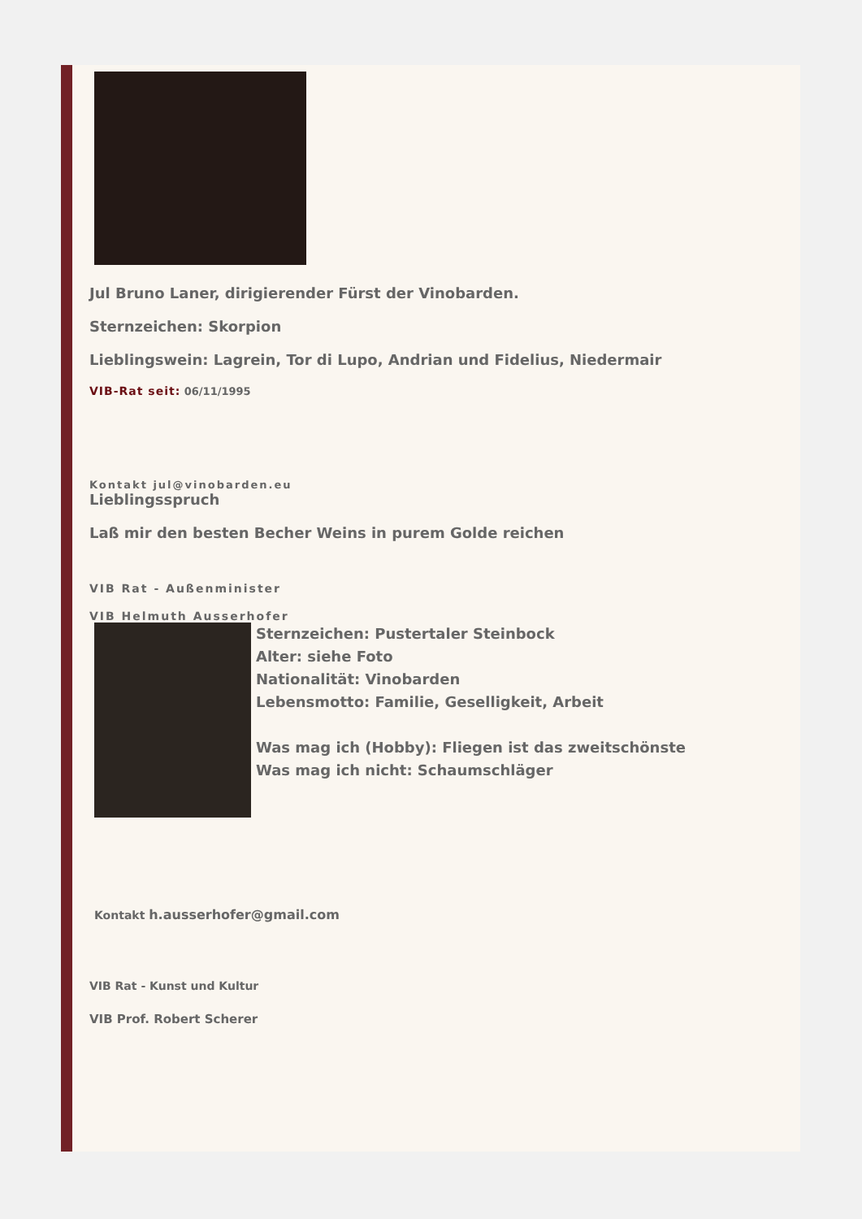Jul Bruno Laner, dirigierender Fürst der Vinobarden.
Sternzeichen: Skorpion
Lieblingswein: Lagrein, Tor di Lupo, Andrian und Fidelius, Niedermair
VIB-Rat seit: 06/11/1995
Kontakt jul@vinobarden.eu
Lieblingsspruch
Laß mir den besten Becher Weins in purem Golde reichen
VIB Rat - Außenminister
VIB Helmuth Ausserhofer
Sternzeichen: Pustertaler Steinbock
Alter: siehe Foto
Nationalität: Vinobarden
Lebensmotto: Familie, Geselligkeit, Arbeit
Was mag ich (Hobby): Fliegen ist das zweitschönste
Was mag ich nicht: Schaumschläger
Kontakt h.ausserhofer@gmail.com
VIB Rat - Kunst und Kultur
VIB Prof. Robert Scherer